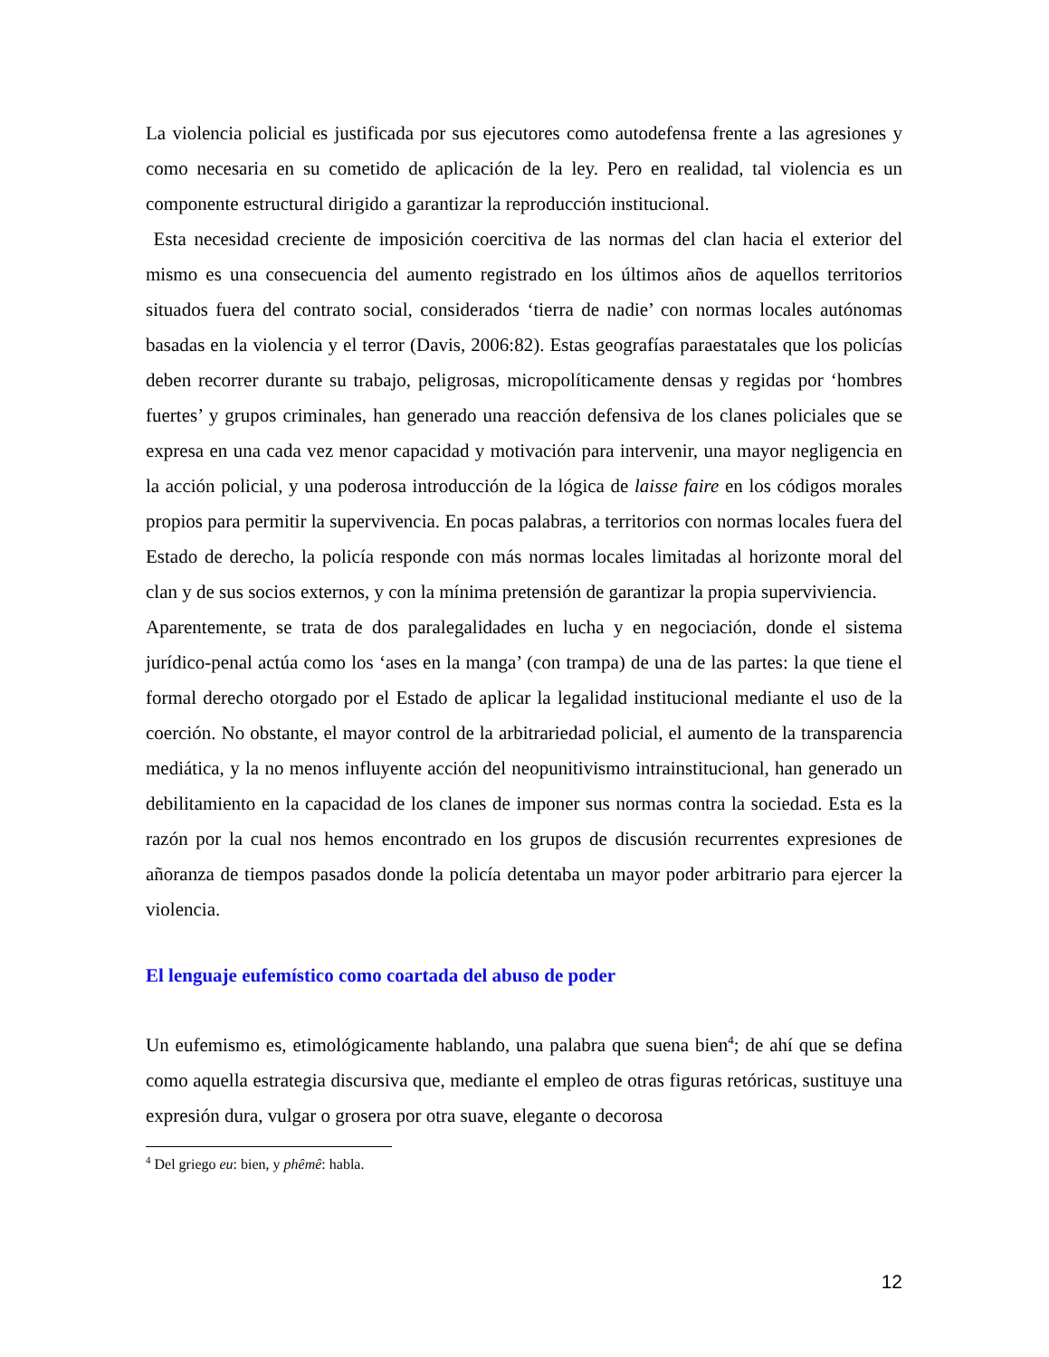La violencia policial es justificada por sus ejecutores como autodefensa frente a las agresiones y como necesaria en su cometido de aplicación de la ley. Pero en realidad, tal violencia es un componente estructural dirigido a garantizar la reproducción institucional.
Esta necesidad creciente de imposición coercitiva de las normas del clan hacia el exterior del mismo es una consecuencia del aumento registrado en los últimos años de aquellos territorios situados fuera del contrato social, considerados ‘tierra de nadie’ con normas locales autónomas basadas en la violencia y el terror (Davis, 2006:82). Estas geografías paraestatales que los policías deben recorrer durante su trabajo, peligrosas, micropolíticamente densas y regidas por ‘hombres fuertes’ y grupos criminales, han generado una reacción defensiva de los clanes policiales que se expresa en una cada vez menor capacidad y motivación para intervenir, una mayor negligencia en la acción policial, y una poderosa introducción de la lógica de laisse faire en los códigos morales propios para permitir la supervivencia. En pocas palabras, a territorios con normas locales fuera del Estado de derecho, la policía responde con más normas locales limitadas al horizonte moral del clan y de sus socios externos, y con la mínima pretensión de garantizar la propia superviviencia.
Aparentemente, se trata de dos paralegalidades en lucha y en negociación, donde el sistema jurídico-penal actúa como los ‘ases en la manga’ (con trampa) de una de las partes: la que tiene el formal derecho otorgado por el Estado de aplicar la legalidad institucional mediante el uso de la coerción. No obstante, el mayor control de la arbitrariedad policial, el aumento de la transparencia mediática, y la no menos influyente acción del neopunitivismo intrainstitucional, han generado un debilitamiento en la capacidad de los clanes de imponer sus normas contra la sociedad. Esta es la razón por la cual nos hemos encontrado en los grupos de discusión recurrentes expresiones de añoranza de tiempos pasados donde la policía detentaba un mayor poder arbitrario para ejercer la violencia.
El lenguaje eufemístico como coartada del abuso de poder
Un eufemismo es, etimológicamente hablando, una palabra que suena bien<sup>4</sup>; de ahí que se defina como aquella estrategia discursiva que, mediante el empleo de otras figuras retóricas, sustituye una expresión dura, vulgar o grosera por otra suave, elegante o decorosa
<sup>4</sup> Del griego eu: bien, y phêmê: habla.
12